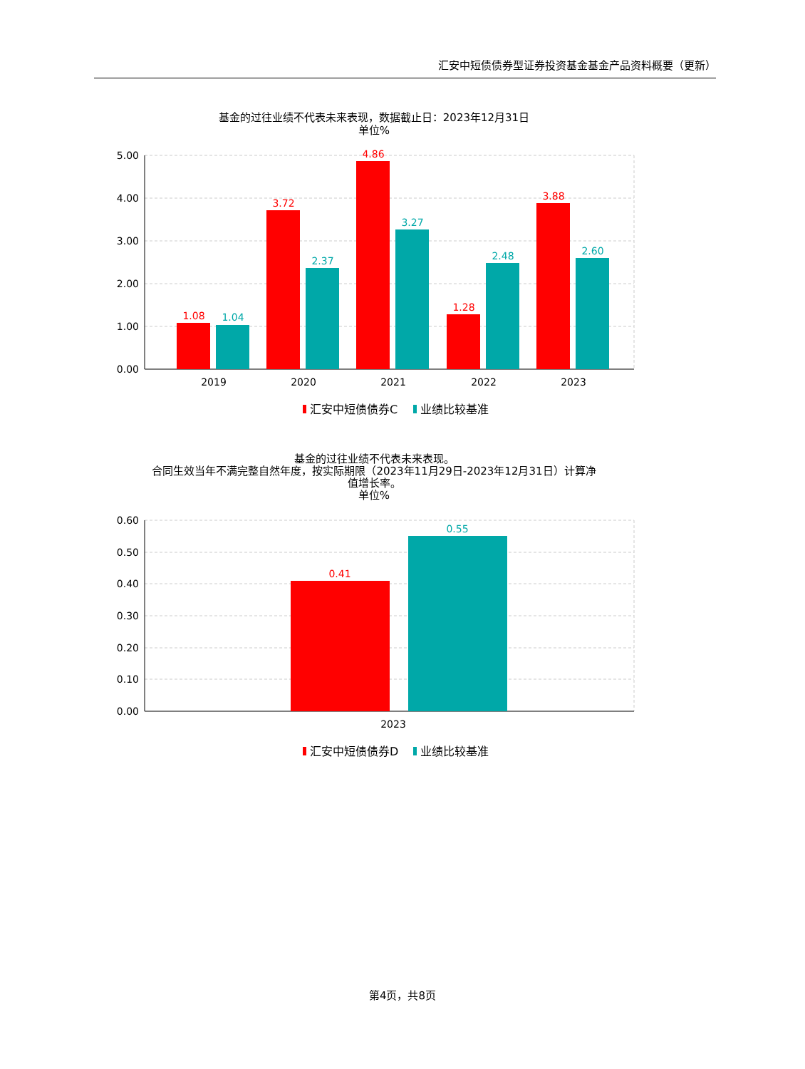汇安中短债债券型证券投资基金基金产品资料概要（更新）
基金的过往业绩不代表未来表现，数据截止日：2023年12月31日
单位%
5.00
4.00
3.00
2.00
1.00
0.00
1.08
3.72
4.86
1.28
3.88
1.04
2.37
3.27
2.48
2.60
2019
2020
2021
2022
2023
汇安中短债债券C
业绩比较基准
基金的过往业绩不代表未来表现。
合同生效当年不满完整自然年度，按实际期限（2023年11月29日-2023年12月31日）计算净
值增长率。
单位%
0.60
0.50
0.40
0.30
0.20
0.10
0.00
0.41
0.55
2023
汇安中短债债券D
业绩比较基准
第4页，共8页